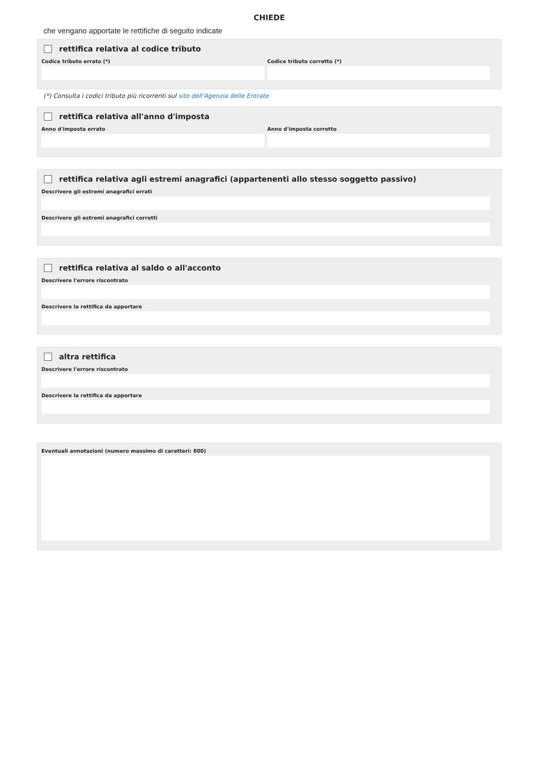CHIEDE
che vengano apportate le rettifiche di seguito indicate
rettifica relativa al codice tributo
Codice tributo errato (*) Codice tributo corretto (*)
(*) Consulta i codici tributo più ricorrenti sul sito dell'Agenzia delle Entrate
rettifica relativa all'anno d'imposta
Anno d'imposta errato Anno d'imposta corretto
rettifica relativa agli estremi anagrafici (appartenenti allo stesso soggetto passivo)
Descrivere gli estremi anagrafici errati
Descrivere gli estremi anagrafici corretti
rettifica relativa al saldo o all'acconto
Descrivere l'errore riscontrato
Descrivere la rettifica da apportare
altra rettifica
Descrivere l'errore riscontrato
Descrivere la rettifica da apportare
Eventuali annotazioni (numero massimo di caratteri: 800)